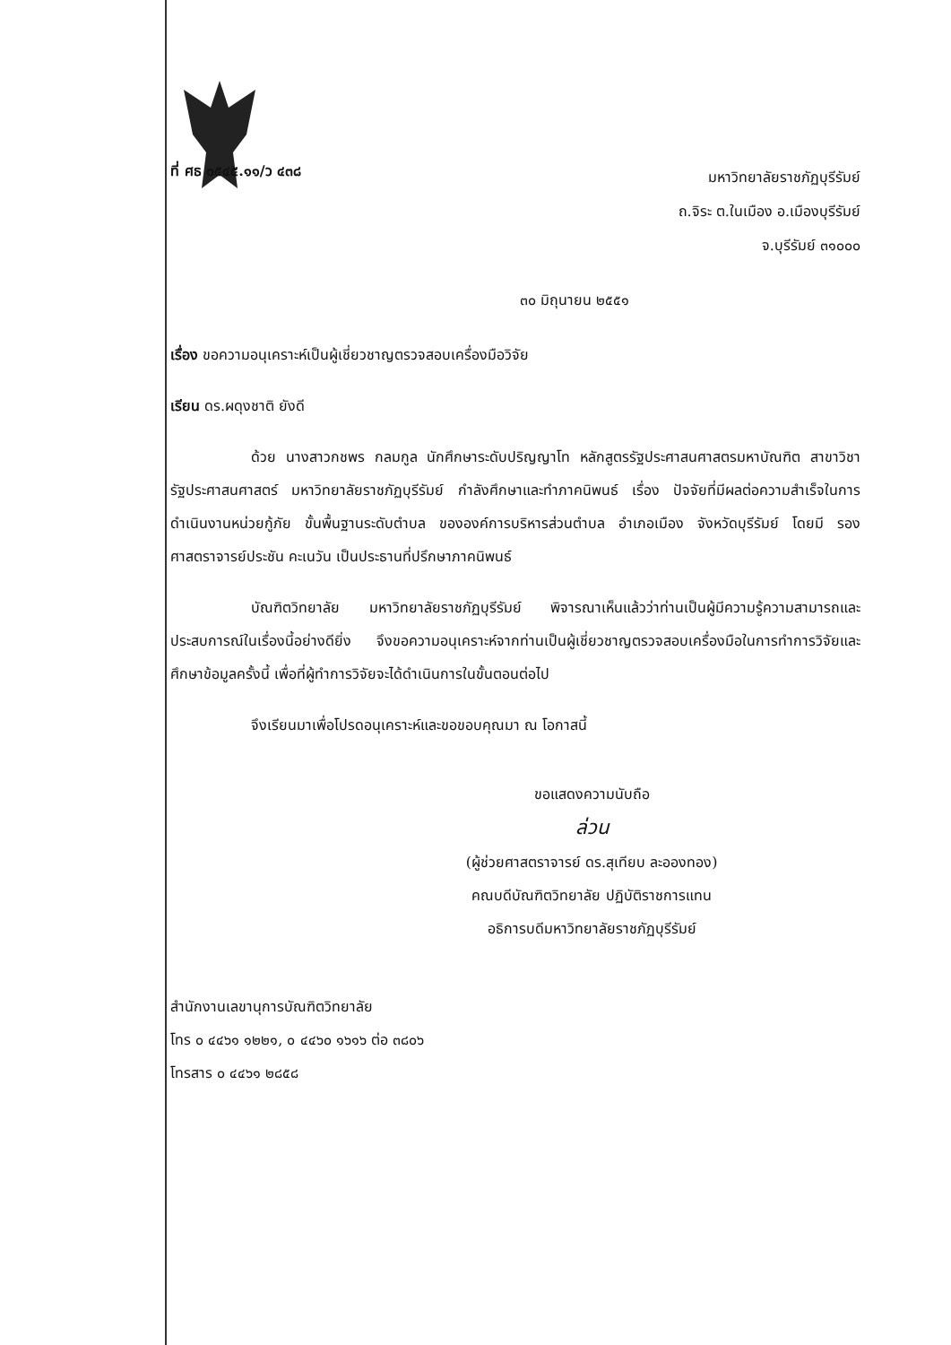ที่ ศธ ๐๕๔๕.๑๑/ว ๔๓๘
มหาวิทยาลัยราชภัฏบุรีรัมย์
ถ.จิระ ต.ในเมือง อ.เมืองบุรีรัมย์
จ.บุรีรัมย์ ๓๑๐๐๐
๓๐ มิถุนายน ๒๕๕๑
เรื่อง ขอความอนุเคราะห์เป็นผู้เชี่ยวชาญตรวจสอบเครื่องมือวิจัย
เรียน ดร.ผดุงชาติ ยังดี
ด้วย นางสาวกชพร กลมกูล นักศึกษาระดับปริญญาโท หลักสูตรรัฐประศาสนศาสตรมหาบัณฑิต สาขาวิชารัฐประศาสนศาสตร์ มหาวิทยาลัยราชภัฏบุรีรัมย์ กำลังศึกษาและทำภาคนิพนธ์ เรื่อง ปัจจัยที่มีผลต่อความสำเร็จในการดำเนินงานหน่วยกู้ภัย ขั้นพื้นฐานระดับตำบล ขององค์การบริหารส่วนตำบล อำเภอเมือง จังหวัดบุรีรัมย์ โดยมี รองศาสตราจารย์ประชัน คะเนวัน เป็นประธานที่ปรึกษาภาคนิพนธ์
บัณฑิตวิทยาลัย มหาวิทยาลัยราชภัฏบุรีรัมย์ พิจารณาเห็นแล้วว่าท่านเป็นผู้มีความรู้ความสามารถและประสบการณ์ในเรื่องนี้อย่างดียิ่ง จึงขอความอนุเคราะห์จากท่านเป็นผู้เชี่ยวชาญตรวจสอบเครื่องมือในการทำการวิจัยและศึกษาข้อมูลครั้งนี้ เพื่อที่ผู้ทำการวิจัยจะได้ดำเนินการในขั้นตอนต่อไป
จึงเรียนมาเพื่อโปรดอนุเคราะห์และขอขอบคุณมา ณ โอกาสนี้
ขอแสดงความนับถือ
ล่วน
(ผู้ช่วยศาสตราจารย์ ดร.สุเทียบ ละอองทอง)
คณบดีบัณฑิตวิทยาลัย ปฏิบัติราชการแทน
อธิการบดีมหาวิทยาลัยราชภัฏบุรีรัมย์
สำนักงานเลขานุการบัณฑิตวิทยาลัย
โทร ๐ ๔๔๖๑ ๑๒๒๑, ๐ ๔๔๖๐ ๑๖๑๖ ต่อ ๓๘๐๖
โทรสาร ๐ ๔๔๖๑ ๒๘๕๘